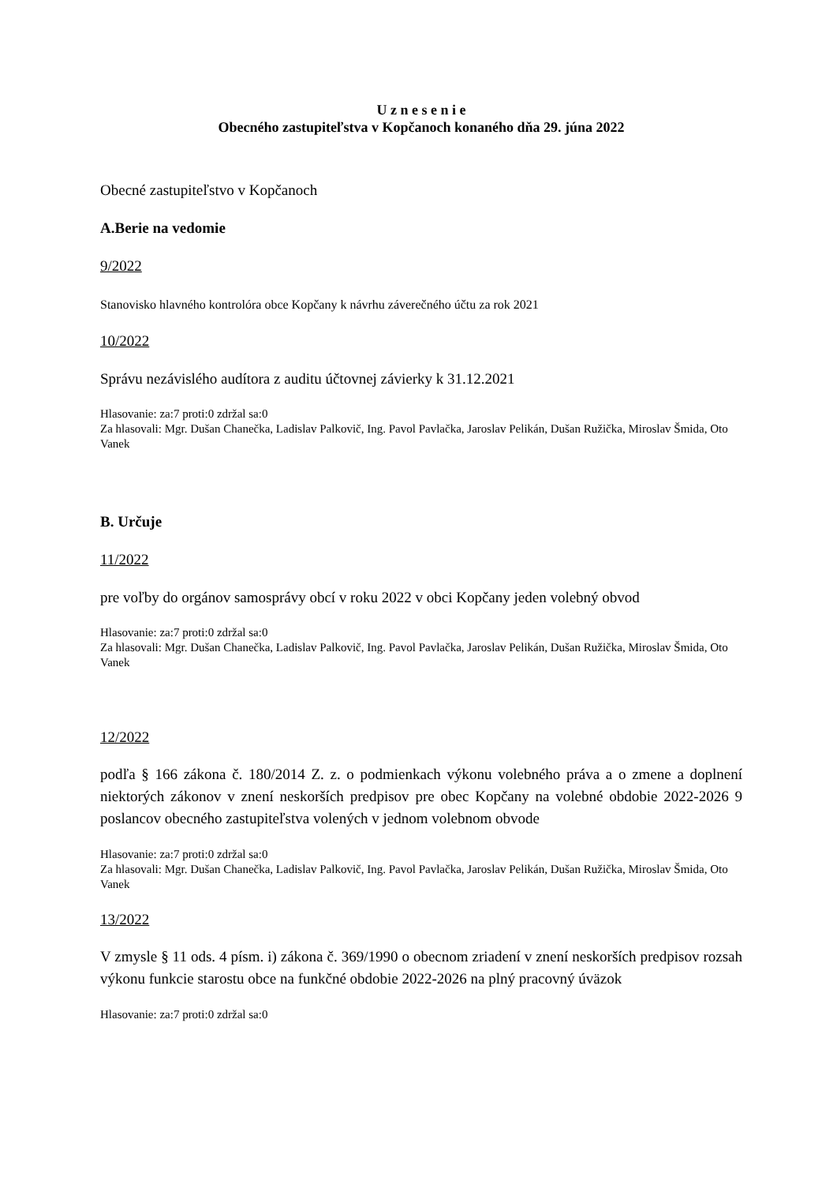U z n e s e n i e
Obecného zastupiteľstva v Kopčanoch konaného dňa 29. júna 2022
Obecné zastupiteľstvo v Kopčanoch
A.Berie na vedomie
9/2022
Stanovisko hlavného kontrolóra obce Kopčany k návrhu záverečného účtu za rok 2021
10/2022
Správu nezávislého audítora z auditu účtovnej závierky k 31.12.2021
Hlasovanie: za:7 proti:0 zdržal sa:0
Za hlasovali: Mgr. Dušan Chanečka, Ladislav Palkovič, Ing. Pavol Pavlačka, Jaroslav Pelikán, Dušan Ružička, Miroslav Šmida, Oto Vanek
B. Určuje
11/2022
pre voľby do orgánov samosprávy obcí v roku 2022 v obci Kopčany jeden volebný obvod
Hlasovanie: za:7 proti:0 zdržal sa:0
Za hlasovali: Mgr. Dušan Chanečka, Ladislav Palkovič, Ing. Pavol Pavlačka, Jaroslav Pelikán, Dušan Ružička, Miroslav Šmida, Oto Vanek
12/2022
podľa § 166 zákona č. 180/2014 Z. z. o podmienkach výkonu volebného práva a o zmene a doplnení niektorých zákonov v znení neskorších predpisov pre obec Kopčany na volebné obdobie 2022-2026 9 poslancov obecného zastupiteľstva volených v jednom volebnom obvode
Hlasovanie: za:7 proti:0 zdržal sa:0
Za hlasovali: Mgr. Dušan Chanečka, Ladislav Palkovič, Ing. Pavol Pavlačka, Jaroslav Pelikán, Dušan Ružička, Miroslav Šmida, Oto Vanek
13/2022
V zmysle § 11 ods. 4 písm. i) zákona č. 369/1990 o obecnom zriadení v znení neskorších predpisov rozsah výkonu funkcie starostu obce na funkčné obdobie 2022-2026 na plný pracovný úväzok
Hlasovanie: za:7 proti:0 zdržal sa:0